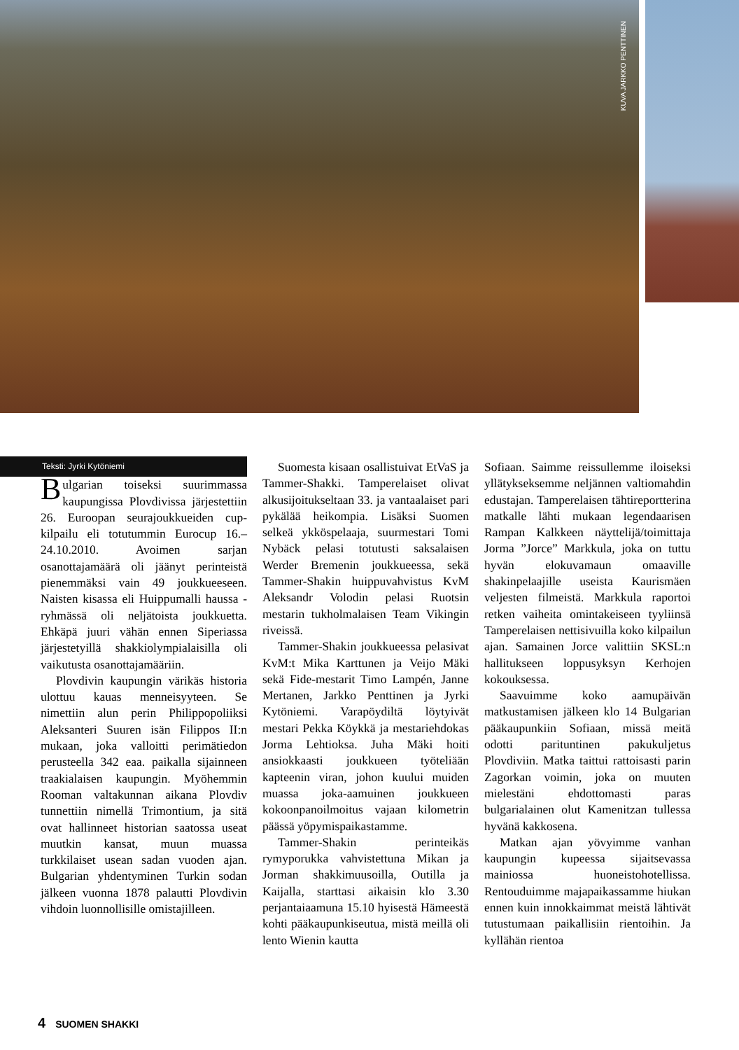KUVA JARKKO PENTTINEN
Teksti: Jyrki Kytöniemi
Bulgarian toiseksi suurimmassa kaupungissa Plovdivissa järjestettiin 26. Euroopan seurajoukkueiden cup-kilpailu eli totutummin Eurocup 16.–24.10.2010. Avoimen sarjan osanottajamäärä oli jäänyt perinteistä pienemmäksi vain 49 joukkueeseen. Naisten kisassa eli Huippumalli haussa -ryhmässä oli neljätoista joukkuetta. Ehkäpä juuri vähän ennen Siperiassa järjestetyillä shakkiolympialaisilla oli vaikutusta osanottajamääriin.
Plovdivin kaupungin värikäs historia ulottuu kauas menneisyyteen. Se nimettiin alun perin Philippopoliiksi Aleksanteri Suuren isän Filippos II:n mukaan, joka valloitti perimätiedon perusteella 342 eaa. paikalla sijainneen traakialaisen kaupungin. Myöhemmin Rooman valtakunnan aikana Plovdiv tunnettiin nimellä Trimontium, ja sitä ovat hallinneet historian saatossa useat muutkin kansat, muun muassa turkkilaiset usean sadan vuoden ajan. Bulgarian yhdentyminen Turkin sodan jälkeen vuonna 1878 palautti Plovdivin vihdoin luonnollisille omistajilleen.
Suomesta kisaan osallistuivat EtVaS ja Tammer-Shakki. Tamperelaiset olivat alkusijoitukseltaan 33. ja vantaalaiset pari pykälää heikompia. Lisäksi Suomen selkeä ykköspelaaja, suurmestari Tomi Nybäck pelasi totutusti saksalaisen Werder Bremenin joukkueessa, sekä Tammer-Shakin huippuvahvistus KvM Aleksandr Volodin pelasi Ruotsin mestarin tukholmalaisen Team Vikingin riveissä.
Tammer-Shakin joukkueessa pelasivat KvM:t Mika Karttunen ja Veijo Mäki sekä Fide-mestarit Timo Lampén, Janne Mertanen, Jarkko Penttinen ja Jyrki Kytöniemi. Varapöydiltä löytyivät mestari Pekka Köykkä ja mestariehdokas Jorma Lehtioksa. Juha Mäki hoiti ansiokkaasti joukkueen työteliään kapteenin viran, johon kuului muiden muassa joka-aamuinen joukkueen kokoonpanoilmoitus vajaan kilometrin päässä yöpymispaikastamme.
Tammer-Shakin perinteikäs rymyporukka vahvistettuna Mikan ja Jorman shakkimuusoilla, Outilla ja Kaijalla, starttasi aikaisin klo 3.30 perjantaiaamuna 15.10 hyisestä Hämeestä kohti pääkaupunkiseutua, mistä meillä oli lento Wienin kautta
Sofiaan. Saimme reissullemme iloiseksi yllätykseksemme neljännen valtiomahdin edustajan. Tamperelaisen tähtireportterina matkalle lähti mukaan legendaarisen Rampan Kalkkeen näyttelijä/toimittaja Jorma ”Jorce” Markkula, joka on tuttu hyvän elokuvamaun omaaville shakinpelaajille useista Kaurismäen veljesten filmeistä. Markkula raportoi retken vaiheita omintakeiseen tyyliinsä Tamperelaisen nettisivuilla koko kilpailun ajan. Samainen Jorce valittiin SKSL:n hallitukseen loppusyksyn Kerhojen kokouksessa.
Saavuimme koko aamupäivän matkustamisen jälkeen klo 14 Bulgarian pääkaupunkiin Sofiaan, missä meitä odotti parituntinen pakukuljetus Plovdiviin. Matka taittui rattoisasti parin Zagorkan voimin, joka on muuten mielestäni ehdottomasti paras bulgarialainen olut Kamenitzan tullessa hyvänä kakkosena.
Matkan ajan yövyimme vanhan kaupungin kupeessa sijaitsevassa mainiossa huoneistohotellissa. Rentouduimme majapaikassamme hiukan ennen kuin innokkaimmat meistä lähtivät tutustumaan paikallisiin rientoihin. Ja kyllähän rientoa
4 SUOMEN SHAKKI